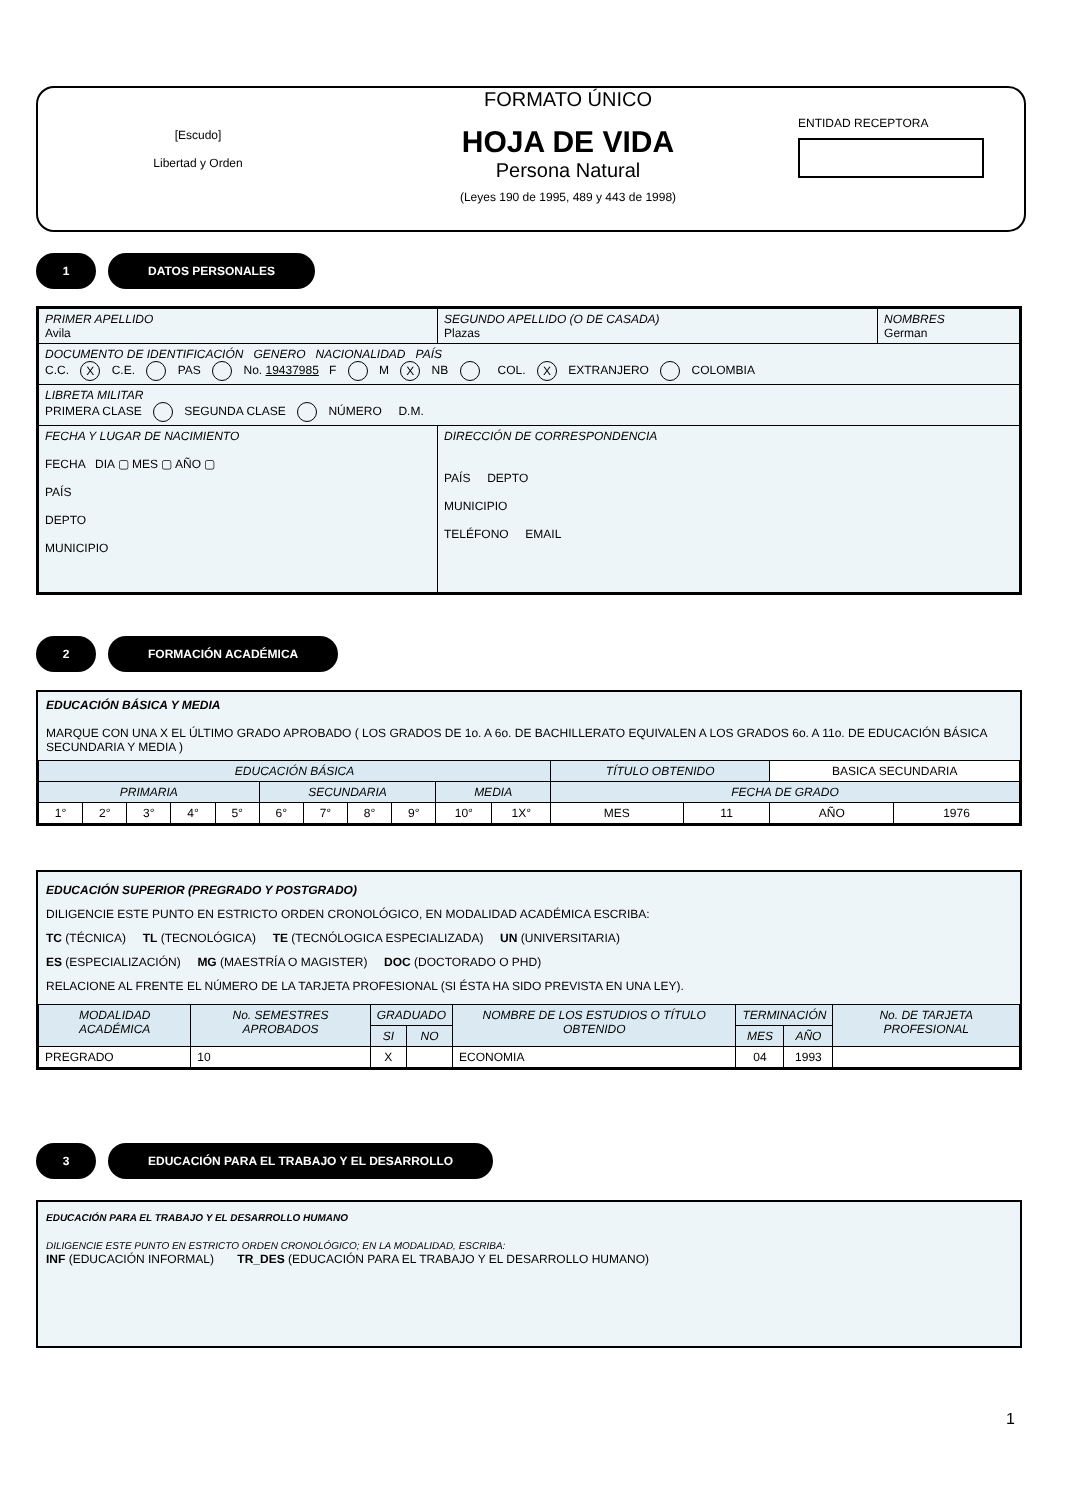[Escudo]
Libertad y Orden
FORMATO ÚNICO
HOJA DE VIDA
Persona Natural
(Leyes 190 de 1995, 489 y 443 de 1998)
ENTIDAD RECEPTORA
1 DATOS PERSONALES
| PRIMER APELLIDO Avila | SEGUNDO APELLIDO (O DE CASADA) Plazas | NOMBRES German |
| DOCUMENTO DE IDENTIFICACIÓN GENERO NACIONALIDAD PAÍS C.C. X C.E. PAS No. 19437985 F M X NB COL. X EXTRANJERO COLOMBIA | | |
| LIBRETA MILITAR PRIMERA CLASE SEGUNDA CLASE NÚMERO D.M. | | |
| FECHA Y LUGAR DE NACIMIENTO FECHA DIA ▢ MES ▢ AÑO ▢ PAÍS DEPTO MUNICIPIO | DIRECCIÓN DE CORRESPONDENCIA PAÍS DEPTO MUNICIPIO TELÉFONO EMAIL | |
2 FORMACIÓN ACADÉMICA
EDUCACIÓN BÁSICA Y MEDIA
MARQUE CON UNA X EL ÚLTIMO GRADO APROBADO ( LOS GRADOS DE 1o. A 6o. DE BACHILLERATO EQUIVALEN A LOS GRADOS 6o. A 11o. DE EDUCACIÓN BÁSICA SECUNDARIA Y MEDIA )
| EDUCACIÓN BÁSICA | | | | | | | | | | | TÍTULO OBTENIDO | | BASICA SECUNDARIA | |
| PRIMARIA | | | | | SECUNDARIA | | | | MEDIA | | FECHA DE GRADO | | | |
| 1° | 2° | 3° | 4° | 5° | 6° | 7° | 8° | 9° | 10° | 1X° | MES | 11 | AÑO | 1976 |
EDUCACIÓN SUPERIOR (PREGRADO Y POSTGRADO)
DILIGENCIE ESTE PUNTO EN ESTRICTO ORDEN CRONOLÓGICO, EN MODALIDAD ACADÉMICA ESCRIBA:
TC (TÉCNICA) TL (TECNOLÓGICA) TE (TECNÓLOGICA ESPECIALIZADA) UN (UNIVERSITARIA)
ES (ESPECIALIZACIÓN) MG (MAESTRÍA O MAGISTER) DOC (DOCTORADO O PHD)
RELACIONE AL FRENTE EL NÚMERO DE LA TARJETA PROFESIONAL (SI ÉSTA HA SIDO PREVISTA EN UNA LEY).
| MODALIDAD ACADÉMICA | No. SEMESTRES APROBADOS | GRADUADO | | NOMBRE DE LOS ESTUDIOS O TÍTULO OBTENIDO | TERMINACIÓN | | No. DE TARJETA PROFESIONAL |
| --- | --- | --- | --- | --- | --- | --- | --- |
| | | SI | NO | | MES | AÑO | |
| PREGRADO | 10 | X | | ECONOMIA | 04 | 1993 | |
3
EDUCACIÓN PARA EL TRABAJO Y EL DESARROLLO
EDUCACIÓN PARA EL TRABAJO Y EL DESARROLLO HUMANO
DILIGENCIE ESTE PUNTO EN ESTRICTO ORDEN CRONOLÓGICO; EN LA MODALIDAD, ESCRIBA:
INF (EDUCACIÓN INFORMAL) TR_DES (EDUCACIÓN PARA EL TRABAJO Y EL DESARROLLO HUMANO)
1